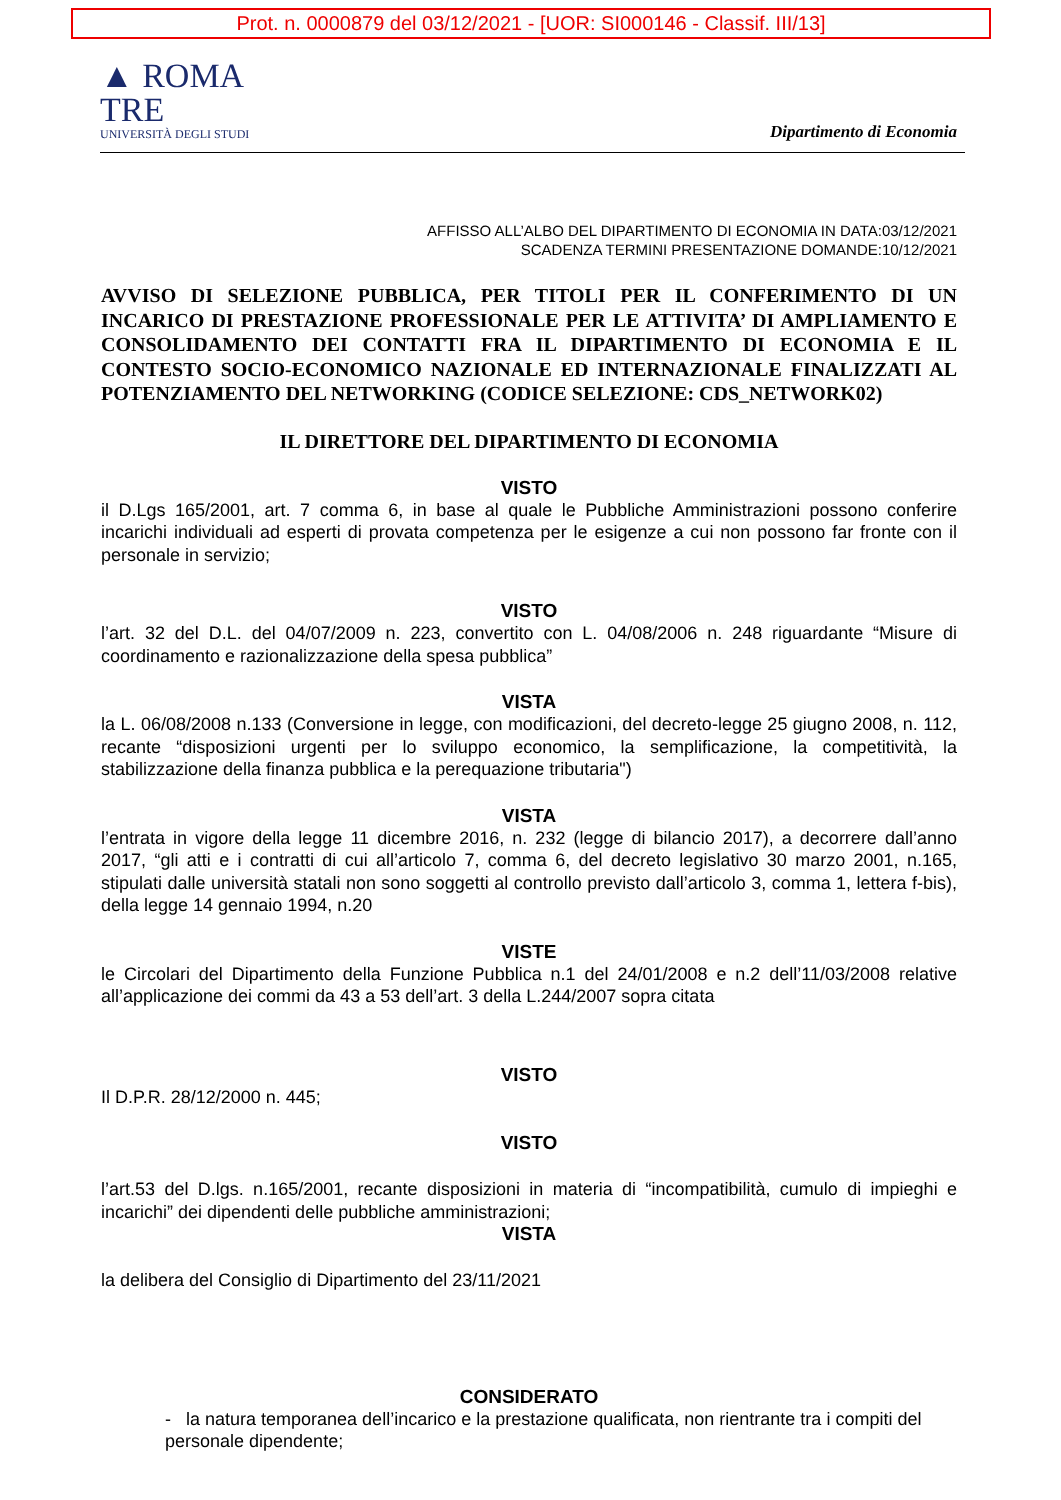Prot. n. 0000879 del 03/12/2021 - [UOR: SI000146 - Classif. III/13]
▲ ROMA
TRE
UNIVERSITÀ DEGLI STUDI
Dipartimento di Economia
AFFISSO ALL’ALBO DEL DIPARTIMENTO DI ECONOMIA IN DATA:03/12/2021
SCADENZA TERMINI PRESENTAZIONE DOMANDE:10/12/2021
AVVISO DI SELEZIONE PUBBLICA, PER TITOLI PER IL CONFERIMENTO DI UN INCARICO DI PRESTAZIONE PROFESSIONALE PER LE ATTIVITA’ DI AMPLIAMENTO E CONSOLIDAMENTO DEI CONTATTI FRA IL DIPARTIMENTO DI ECONOMIA E IL CONTESTO SOCIO-ECONOMICO NAZIONALE ED INTERNAZIONALE FINALIZZATI AL POTENZIAMENTO DEL NETWORKING (CODICE SELEZIONE: CDS_NETWORK02)
IL DIRETTORE DEL DIPARTIMENTO DI ECONOMIA
VISTO
il D.Lgs 165/2001, art. 7 comma 6, in base al quale le Pubbliche Amministrazioni possono conferire incarichi individuali ad esperti di provata competenza per le esigenze a cui non possono far fronte con il personale in servizio;
VISTO
l’art. 32 del D.L. del 04/07/2009 n. 223, convertito con L. 04/08/2006 n. 248 riguardante “Misure di coordinamento e razionalizzazione della spesa pubblica”
VISTA
la L. 06/08/2008 n.133 (Conversione in legge, con modificazioni, del decreto-legge 25 giugno 2008, n. 112, recante “disposizioni urgenti per lo sviluppo economico, la semplificazione, la competitività, la stabilizzazione della finanza pubblica e la perequazione tributaria")
VISTA
l’entrata in vigore della legge 11 dicembre 2016, n. 232 (legge di bilancio 2017), a decorrere dall’anno 2017, “gli atti e i contratti di cui all’articolo 7, comma 6, del decreto legislativo 30 marzo 2001, n.165, stipulati dalle università statali non sono soggetti al controllo previsto dall’articolo 3, comma 1, lettera f-bis), della legge 14 gennaio 1994, n.20
VISTE
le Circolari del Dipartimento della Funzione Pubblica n.1 del 24/01/2008 e n.2 dell’11/03/2008 relative all’applicazione dei commi da 43 a 53 dell’art. 3 della L.244/2007 sopra citata
VISTO
Il D.P.R. 28/12/2000 n. 445;
VISTO
l’art.53 del D.lgs. n.165/2001, recante disposizioni in materia di “incompatibilità, cumulo di impieghi e incarichi” dei dipendenti delle pubbliche amministrazioni;
VISTA
la delibera del Consiglio di Dipartimento del 23/11/2021
CONSIDERATO
- la natura temporanea dell’incarico e la prestazione qualificata, non rientrante tra i compiti del personale dipendente;